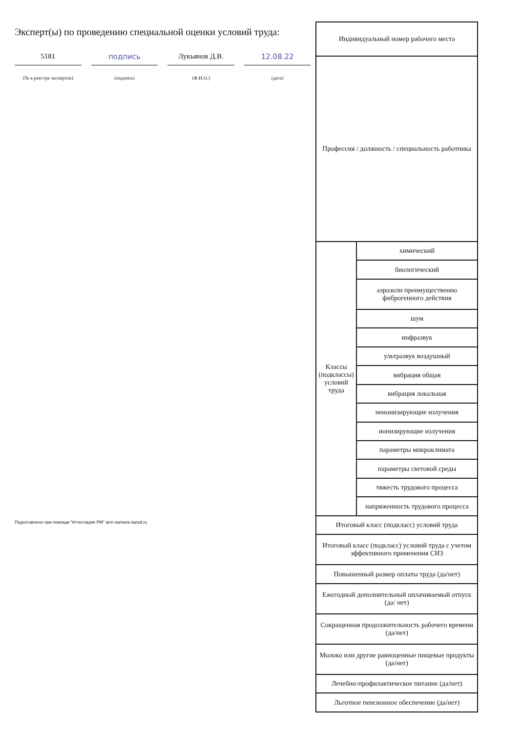Эксперт(ы) по проведению специальной оценки условий труда:
5181 подпись Лукьянов Д.В. 12.08.22
(№ в реестре экспертов) (подпись) (Ф.И.О.) (дата)
Подготовлено при помощи "Аттестация РМ" arm-samara.narod.ru
| Индивидуальный номер рабочего места | |
| --- | --- |
| Профессия / должность / специальность работника | |
| Классы (подклассы) условий труда | химический |
| | биологический |
| | аэрозоли преимущественно фиброгенного действия |
| | шум |
| | инфразвук |
| | ультразвук воздушный |
| | вибрация общая |
| | вибрация локальная |
| | неионизирующие излучения |
| | ионизирующие излучения |
| | параметры микроклимата |
| | параметры световой среды |
| | тяжесть трудового процесса |
| | напряженность трудового процесса |
| Итоговый класс (подкласс) условий труда | |
| Итоговый класс (подкласс) условий труда с учетом эффективного применения СИЗ | |
| Повышенный размер оплаты труда (да/нет) | |
| Ежегодный дополнительный оплачиваемый отпуск (да/ нет) | |
| Сокращенная продолжительность рабочего времени (да/нет) | |
| Молоко или другие равноценные пищевые продукты (да/нет) | |
| Лечебно-профилактическое питание (да/нет) | |
| Льготное пенсионное обеспечение (да/нет) | |